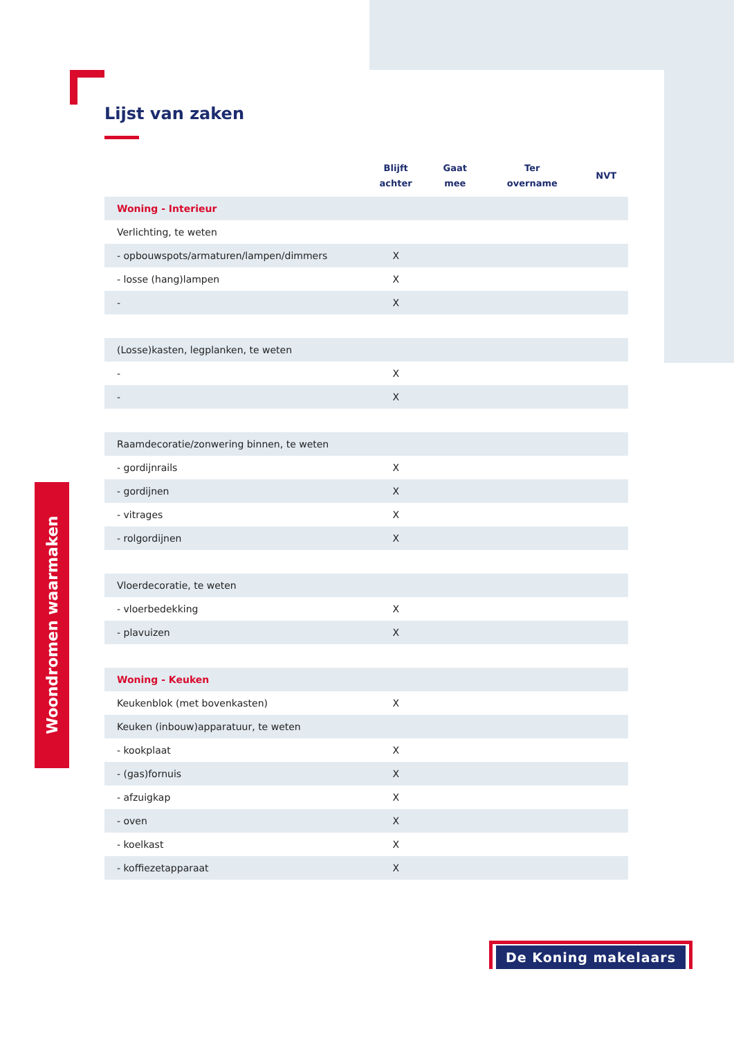Woondromen waarmaken
Lijst van zaken
| | Blijft achter | Gaat mee | Ter overname | NVT |
| --- | --- | --- | --- | --- |
| Woning - Interieur | | | | |
| Verlichting, te weten | | | | |
| - opbouwspots/armaturen/lampen/dimmers | X | | | |
| - losse (hang)lampen | X | | | |
| - | X | | | |
| (Losse)kasten, legplanken, te weten | | | | |
| - | X | | | |
| - | X | | | |
| Raamdecoratie/zonwering binnen, te weten | | | | |
| - gordijnrails | X | | | |
| - gordijnen | X | | | |
| - vitrages | X | | | |
| - rolgordijnen | X | | | |
| Vloerdecoratie, te weten | | | | |
| - vloerbedekking | X | | | |
| - plavuizen | X | | | |
| Woning - Keuken | | | | |
| Keukenblok (met bovenkasten) | X | | | |
| Keuken (inbouw)apparatuur, te weten | | | | |
| - kookplaat | X | | | |
| - (gas)fornuis | X | | | |
| - afzuigkap | X | | | |
| - oven | X | | | |
| - koelkast | X | | | |
| - koffiezetapparaat | X | | | |
De Koning makelaars